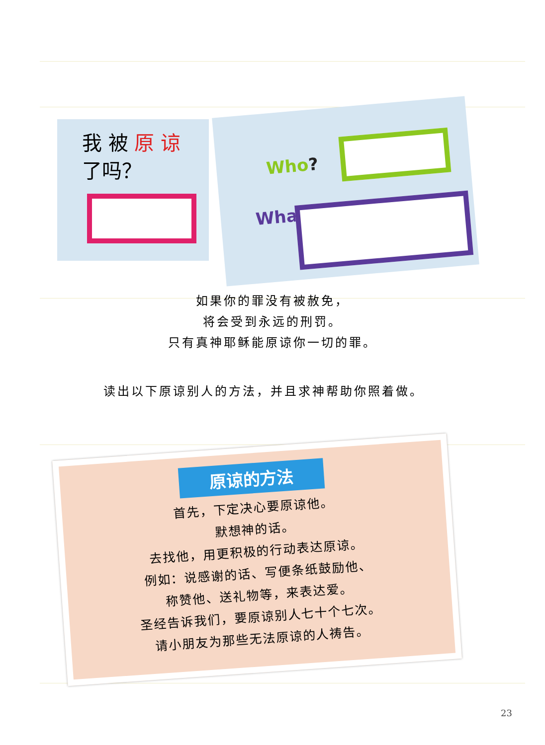我 被 原 谅
了吗？
Who?
What?
如果你的罪没有被赦免，
将会受到永远的刑罚。
只有真神耶稣能原谅你一切的罪。
读出以下原谅别人的方法，并且求神帮助你照着做。
原谅的方法
首先，下定决心要原谅他。
默想神的话。
去找他，用更积极的行动表达原谅。
例如：说感谢的话、写便条纸鼓励他、
称赞他、送礼物等，来表达爱。
圣经告诉我们，要原谅别人七十个七次。
请小朋友为那些无法原谅的人祷告。
23